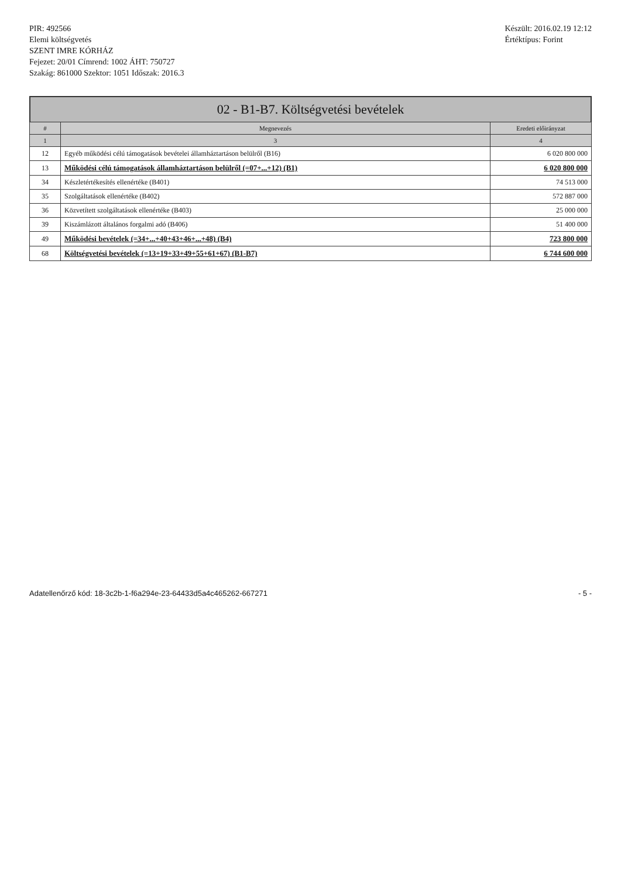PIR: 492566
Elemi költségvetés
SZENT IMRE KÓRHÁZ
Fejezet: 20/01 Címrend: 1002 ÁHT: 750727
Szakág: 861000 Szektor: 1051 Időszak: 2016.3
Készült: 2016.02.19 12:12
Értéktípus: Forint
02 - B1-B7. Költségvetési bevételek
| # | Megnevezés | Eredeti előirányzat |
| --- | --- | --- |
| 1 | 3 | 4 |
| 12 | Egyéb működési célú támogatások bevételei államháztartáson belülről (B16) | 6 020 800 000 |
| 13 | Működési célú támogatások államháztartáson belülről (=07+...+12) (B1) | 6 020 800 000 |
| 34 | Készletértékesítés ellenértéke (B401) | 74 513 000 |
| 35 | Szolgáltatások ellenértéke (B402) | 572 887 000 |
| 36 | Közvetített szolgáltatások ellenértéke (B403) | 25 000 000 |
| 39 | Kiszámlázott általános forgalmi adó (B406) | 51 400 000 |
| 49 | Működési bevételek (=34+...+40+43+46+...+48) (B4) | 723 800 000 |
| 68 | Költségvetési bevételek (=13+19+33+49+55+61+67) (B1-B7) | 6 744 600 000 |
Adatellenőrző kód: 18-3c2b-1-f6a294e-23-64433d5a4c465262-667271 - 5 -